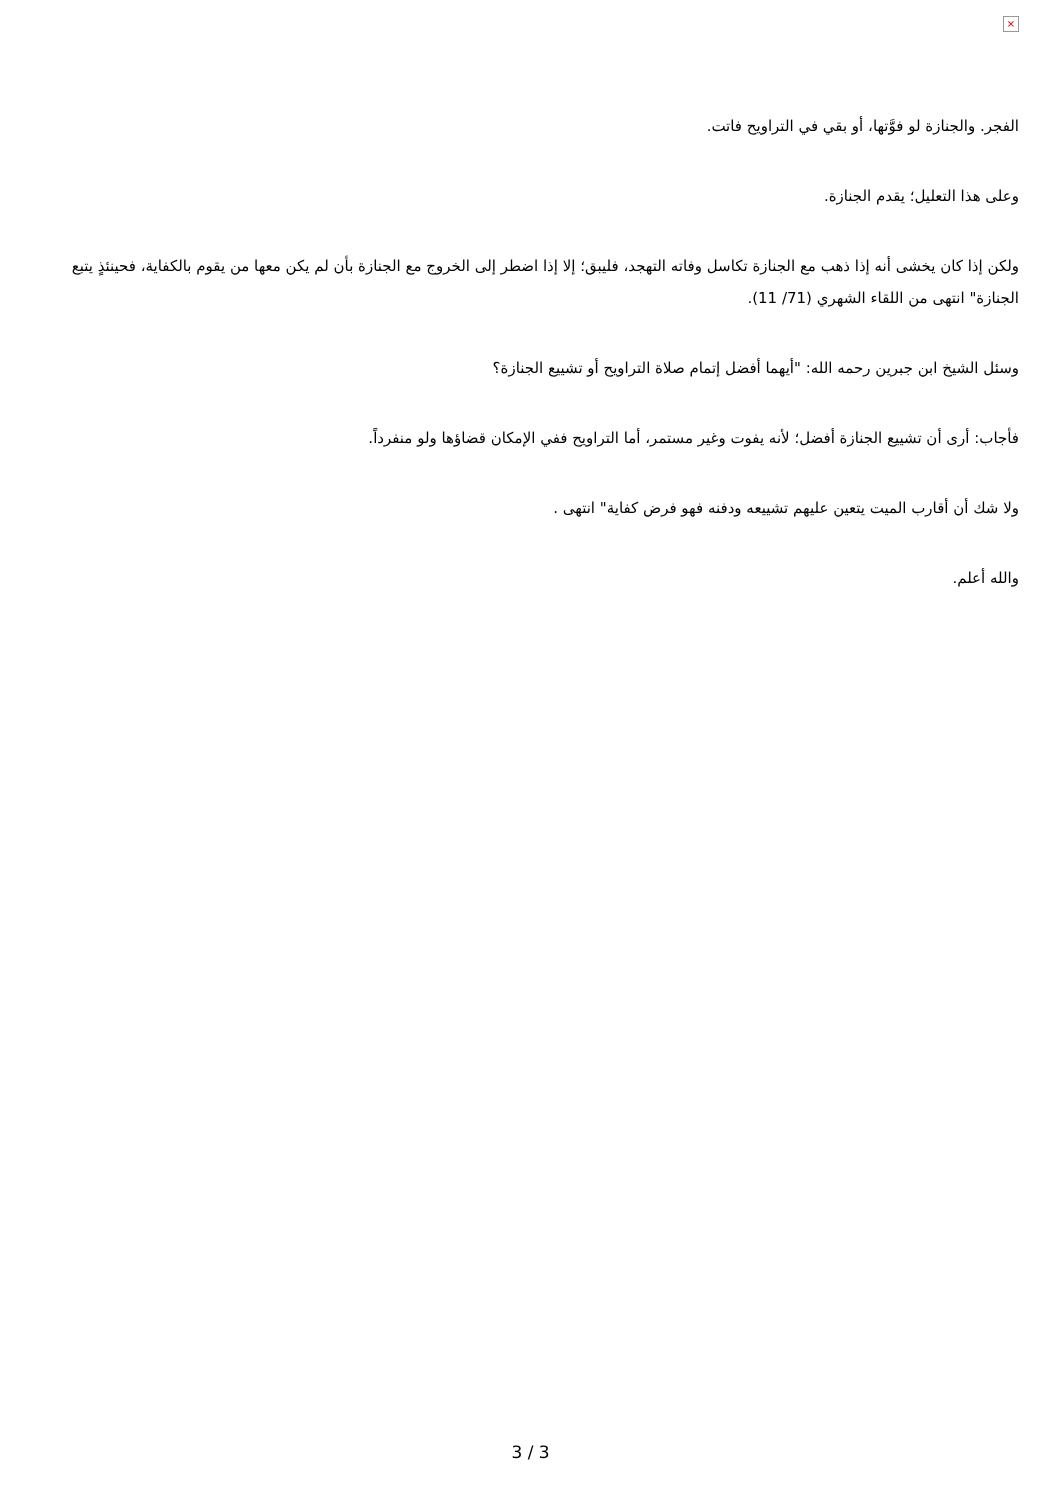×
الفجر. والجنازة لو فوَّتها، أو بقي في التراويح فاتت.
وعلى هذا التعليل؛ يقدم الجنازة.
ولكن إذا كان يخشى أنه إذا ذهب مع الجنازة تكاسل وفاته التهجد، فليبق؛ إلا إذا اضطر إلى الخروج مع الجنازة بأن لم يكن معها من يقوم بالكفاية، فحينئذٍ يتبع الجنازة" انتهى من اللقاء الشهري (71/ 11).
وسئل الشيخ ابن جبرين رحمه الله: "أيهما أفضل إتمام صلاة التراويح أو تشييع الجنازة؟
فأجاب: أرى أن تشييع الجنازة أفضل؛ لأنه يفوت وغير مستمر، أما التراويح ففي الإمكان قضاؤها ولو منفرداً.
ولا شك أن أقارب الميت يتعين عليهم تشييعه ودفنه فهو فرض كفاية" انتهى .
والله أعلم.
3 / 3